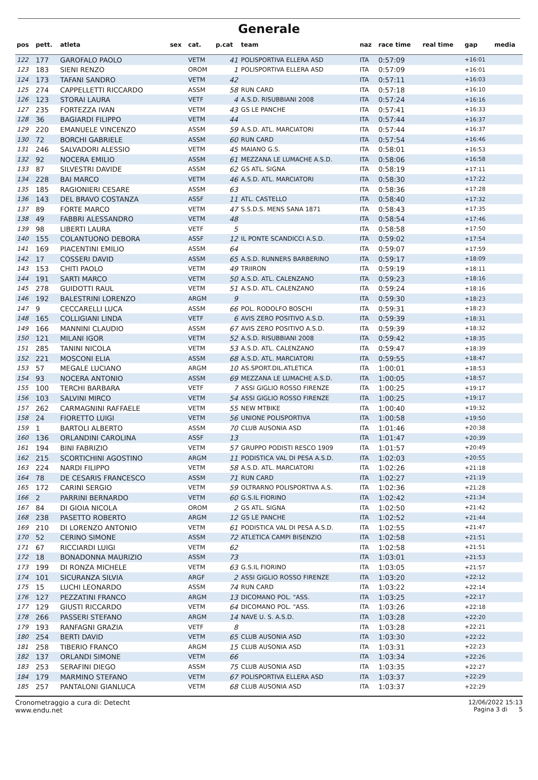Generale
| pos | pett. | atleta | sex | cat. | p.cat | team | naz | race time | real time | gap | media |
| --- | --- | --- | --- | --- | --- | --- | --- | --- | --- | --- | --- |
| 122 | 177 | GAROFALO PAOLO | | VETM | 41 | POLISPORTIVA ELLERA ASD | ITA | 0:57:09 | | +16:01 | |
| 123 | 183 | SIENI RENZO | | OROM | 1 | POLISPORTIVA ELLERA ASD | ITA | 0:57:09 | | +16:01 | |
| 124 | 173 | TAFANI SANDRO | | VETM | 42 | | ITA | 0:57:11 | | +16:03 | |
| 125 | 274 | CAPPELLETTI RICCARDO | | ASSM | 58 | RUN CARD | ITA | 0:57:18 | | +16:10 | |
| 126 | 123 | STORAI LAURA | | VETF | 4 | A.S.D. RISUBBIANI 2008 | ITA | 0:57:24 | | +16:16 | |
| 127 | 235 | FORTEZZA IVAN | | VETM | 43 | GS LE PANCHE | ITA | 0:57:41 | | +16:33 | |
| 128 | 36 | BAGIARDI FILIPPO | | VETM | 44 | | ITA | 0:57:44 | | +16:37 | |
| 129 | 220 | EMANUELE VINCENZO | | ASSM | 59 | A.S.D. ATL. MARCIATORI | ITA | 0:57:44 | | +16:37 | |
| 130 | 72 | BORCHI GABRIELE | | ASSM | 60 | RUN CARD | ITA | 0:57:54 | | +16:46 | |
| 131 | 246 | SALVADORI ALESSIO | | VETM | 45 | MAIANO G.S. | ITA | 0:58:01 | | +16:53 | |
| 132 | 92 | NOCERA EMILIO | | ASSM | 61 | MEZZANA LE LUMACHE A.S.D. | ITA | 0:58:06 | | +16:58 | |
| 133 | 87 | SILVESTRI DAVIDE | | ASSM | 62 | GS ATL. SIGNA | ITA | 0:58:19 | | +17:11 | |
| 134 | 228 | BAI MARCO | | VETM | 46 | A.S.D. ATL. MARCIATORI | ITA | 0:58:30 | | +17:22 | |
| 135 | 185 | RAGIONIERI CESARE | | ASSM | 63 | | ITA | 0:58:36 | | +17:28 | |
| 136 | 143 | DEL BRAVO COSTANZA | | ASSF | 11 | ATL. CASTELLO | ITA | 0:58:40 | | +17:32 | |
| 137 | 89 | FORTE MARCO | | VETM | 47 | S.S.D.S. MENS SANA 1871 | ITA | 0:58:43 | | +17:35 | |
| 138 | 49 | FABBRI ALESSANDRO | | VETM | 48 | | ITA | 0:58:54 | | +17:46 | |
| 139 | 98 | LIBERTI LAURA | | VETF | 5 | | ITA | 0:58:58 | | +17:50 | |
| 140 | 155 | COLANTUONO DEBORA | | ASSF | 12 | IL PONTE SCANDICCI A.S.D. | ITA | 0:59:02 | | +17:54 | |
| 141 | 169 | PIACENTINI EMILIO | | ASSM | 64 | | ITA | 0:59:07 | | +17:59 | |
| 142 | 17 | COSSERI DAVID | | ASSM | 65 | A.S.D. RUNNERS BARBERINO | ITA | 0:59:17 | | +18:09 | |
| 143 | 153 | CHITI PAOLO | | VETM | 49 | TRIIRON | ITA | 0:59:19 | | +18:11 | |
| 144 | 191 | SARTI MARCO | | VETM | 50 | A.S.D. ATL. CALENZANO | ITA | 0:59:23 | | +18:16 | |
| 145 | 278 | GUIDOTTI RAUL | | VETM | 51 | A.S.D. ATL. CALENZANO | ITA | 0:59:24 | | +18:16 | |
| 146 | 192 | BALESTRINI LORENZO | | ARGM | 9 | | ITA | 0:59:30 | | +18:23 | |
| 147 | 9 | CECCARELLI LUCA | | ASSM | 66 | POL. RODOLFO BOSCHI | ITA | 0:59:31 | | +18:23 | |
| 148 | 165 | COLLIGIANI LINDA | | VETF | 6 | AVIS ZERO POSITIVO A.S.D. | ITA | 0:59:39 | | +18:31 | |
| 149 | 166 | MANNINI CLAUDIO | | ASSM | 67 | AVIS ZERO POSITIVO A.S.D. | ITA | 0:59:39 | | +18:32 | |
| 150 | 121 | MILANI IGOR | | VETM | 52 | A.S.D. RISUBBIANI 2008 | ITA | 0:59:42 | | +18:35 | |
| 151 | 285 | TANINI NICOLA | | VETM | 53 | A.S.D. ATL. CALENZANO | ITA | 0:59:47 | | +18:39 | |
| 152 | 221 | MOSCONI ELIA | | ASSM | 68 | A.S.D. ATL. MARCIATORI | ITA | 0:59:55 | | +18:47 | |
| 153 | 57 | MEGALE LUCIANO | | ARGM | 10 | AS.SPORT.DIL.ATLETICA | ITA | 1:00:01 | | +18:53 | |
| 154 | 93 | NOCERA ANTONIO | | ASSM | 69 | MEZZANA LE LUMACHE A.S.D. | ITA | 1:00:05 | | +18:57 | |
| 155 | 100 | TERCHI BARBARA | | VETF | 7 | ASSI GIGLIO ROSSO FIRENZE | ITA | 1:00:25 | | +19:17 | |
| 156 | 103 | SALVINI MIRCO | | VETM | 54 | ASSI GIGLIO ROSSO FIRENZE | ITA | 1:00:25 | | +19:17 | |
| 157 | 262 | CARMAGNINI RAFFAELE | | VETM | 55 | NEW MTBIKE | ITA | 1:00:40 | | +19:32 | |
| 158 | 24 | FIORETTO LUIGI | | VETM | 56 | UNIONE POLISPORTIVA | ITA | 1:00:58 | | +19:50 | |
| 159 | 1 | BARTOLI ALBERTO | | ASSM | 70 | CLUB AUSONIA ASD | ITA | 1:01:46 | | +20:38 | |
| 160 | 136 | ORLANDINI CAROLINA | | ASSF | 13 | | ITA | 1:01:47 | | +20:39 | |
| 161 | 194 | BINI FABRIZIO | | VETM | 57 | GRUPPO PODISTI RESCO 1909 | ITA | 1:01:57 | | +20:49 | |
| 162 | 215 | SCORTICHINI AGOSTINO | | ARGM | 11 | PODISTICA VAL DI PESA A.S.D. | ITA | 1:02:03 | | +20:55 | |
| 163 | 224 | NARDI FILIPPO | | VETM | 58 | A.S.D. ATL. MARCIATORI | ITA | 1:02:26 | | +21:18 | |
| 164 | 78 | DE CESARIS FRANCESCO | | ASSM | 71 | RUN CARD | ITA | 1:02:27 | | +21:19 | |
| 165 | 172 | CARINI SERGIO | | VETM | 59 | OLTRARNO POLISPORTIVA A.S. | ITA | 1:02:36 | | +21:28 | |
| 166 | 2 | PARRINI BERNARDO | | VETM | 60 | G.S.IL FIORINO | ITA | 1:02:42 | | +21:34 | |
| 167 | 84 | DI GIOIA NICOLA | | OROM | 2 | GS ATL. SIGNA | ITA | 1:02:50 | | +21:42 | |
| 168 | 238 | PASETTO ROBERTO | | ARGM | 12 | GS LE PANCHE | ITA | 1:02:52 | | +21:44 | |
| 169 | 210 | DI LORENZO ANTONIO | | VETM | 61 | PODISTICA VAL DI PESA A.S.D. | ITA | 1:02:55 | | +21:47 | |
| 170 | 52 | CERINO SIMONE | | ASSM | 72 | ATLETICA CAMPI BISENZIO | ITA | 1:02:58 | | +21:51 | |
| 171 | 67 | RICCIARDI LUIGI | | VETM | 62 | | ITA | 1:02:58 | | +21:51 | |
| 172 | 18 | BONADONNA MAURIZIO | | ASSM | 73 | | ITA | 1:03:01 | | +21:53 | |
| 173 | 199 | DI RONZA MICHELE | | VETM | 63 | G.S.IL FIORINO | ITA | 1:03:05 | | +21:57 | |
| 174 | 101 | SICURANZA SILVIA | | ARGF | 2 | ASSI GIGLIO ROSSO FIRENZE | ITA | 1:03:20 | | +22:12 | |
| 175 | 15 | LUCHI LEONARDO | | ASSM | 74 | RUN CARD | ITA | 1:03:22 | | +22:14 | |
| 176 | 127 | PEZZATINI FRANCO | | ARGM | 13 | DICOMANO POL. "ASS. | ITA | 1:03:25 | | +22:17 | |
| 177 | 129 | GIUSTI RICCARDO | | VETM | 64 | DICOMANO POL. "ASS. | ITA | 1:03:26 | | +22:18 | |
| 178 | 266 | PASSERI STEFANO | | ARGM | 14 | NAVE U. S. A.S.D. | ITA | 1:03:28 | | +22:20 | |
| 179 | 193 | RANFAGNI GRAZIA | | VETF | 8 | | ITA | 1:03:28 | | +22:21 | |
| 180 | 254 | BERTI DAVID | | VETM | 65 | CLUB AUSONIA ASD | ITA | 1:03:30 | | +22:22 | |
| 181 | 258 | TIBERIO FRANCO | | ARGM | 15 | CLUB AUSONIA ASD | ITA | 1:03:31 | | +22:23 | |
| 182 | 137 | ORLANDI SIMONE | | VETM | 66 | | ITA | 1:03:34 | | +22:26 | |
| 183 | 253 | SERAFINI DIEGO | | ASSM | 75 | CLUB AUSONIA ASD | ITA | 1:03:35 | | +22:27 | |
| 184 | 179 | MARMINO STEFANO | | VETM | 67 | POLISPORTIVA ELLERA ASD | ITA | 1:03:37 | | +22:29 | |
| 185 | 257 | PANTALONI GIANLUCA | | VETM | 68 | CLUB AUSONIA ASD | ITA | 1:03:37 | | +22:29 | |
Cronometraggio a cura di: Detecht
www.endu.net
12/06/2022 15:13
Pagina 3 di 5